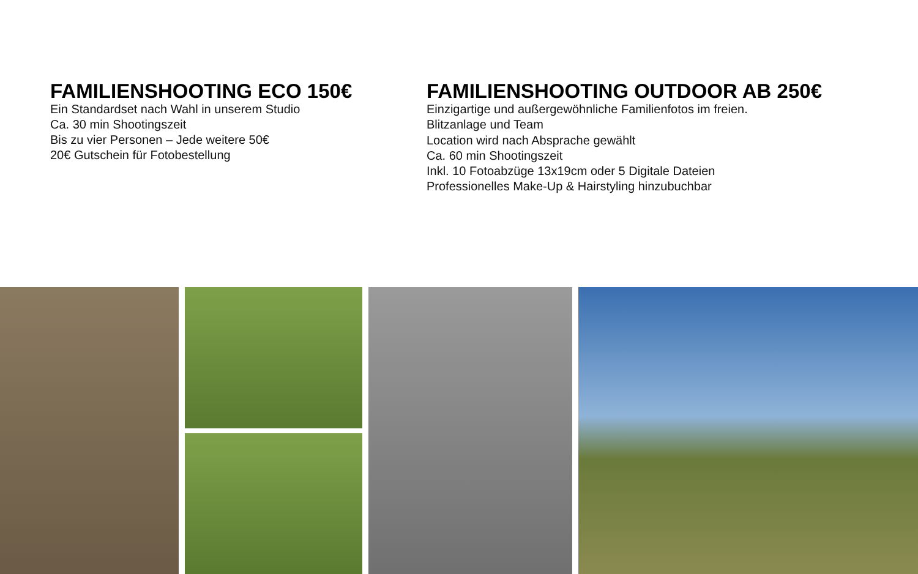FAMILIENSHOOTING ECO 150€
Ein Standardset nach Wahl in unserem Studio
Ca. 30 min Shootingszeit
Bis zu vier Personen – Jede weitere 50€
20€ Gutschein für Fotobestellung
FAMILIENSHOOTING OUTDOOR AB 250€
Einzigartige und außergewöhnliche Familienfotos im freien.
Blitzanlage und Team
Location wird nach Absprache gewählt
Ca. 60 min Shootingszeit
Inkl. 10 Fotoabzüge 13x19cm oder 5 Digitale Dateien
Professionelles Make-Up & Hairstyling hinzubuchbar